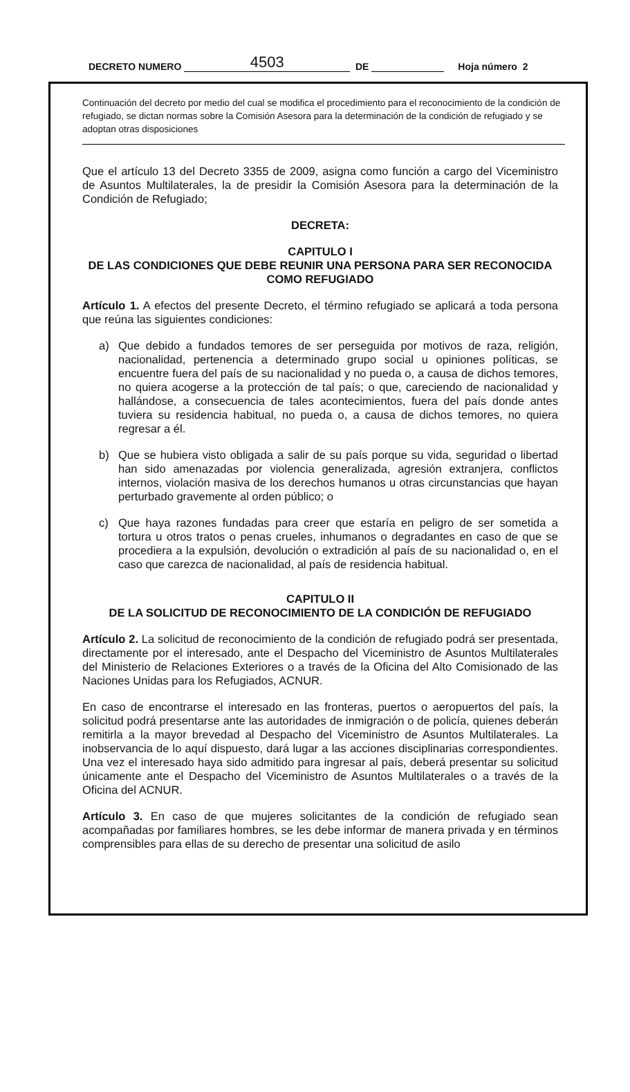DECRETO NUMERO 4503 DE Hoja número 2
Continuación del decreto por medio del cual se modifica el procedimiento para el reconocimiento de la condición de refugiado, se dictan normas sobre la Comisión Asesora para la determinación de la condición de refugiado y se adoptan otras disposiciones
Que el artículo 13 del Decreto 3355 de 2009, asigna como función a cargo del Viceministro de Asuntos Multilaterales, la de presidir la Comisión Asesora para la determinación de la Condición de Refugiado;
DECRETA:
CAPITULO I
DE LAS CONDICIONES QUE DEBE REUNIR UNA PERSONA PARA SER RECONOCIDA COMO REFUGIADO
Artículo 1. A efectos del presente Decreto, el término refugiado se aplicará a toda persona que reúna las siguientes condiciones:
a) Que debido a fundados temores de ser perseguida por motivos de raza, religión, nacionalidad, pertenencia a determinado grupo social u opiniones políticas, se encuentre fuera del país de su nacionalidad y no pueda o, a causa de dichos temores, no quiera acogerse a la protección de tal país; o que, careciendo de nacionalidad y hallándose, a consecuencia de tales acontecimientos, fuera del país donde antes tuviera su residencia habitual, no pueda o, a causa de dichos temores, no quiera regresar a él.
b) Que se hubiera visto obligada a salir de su país porque su vida, seguridad o libertad han sido amenazadas por violencia generalizada, agresión extranjera, conflictos internos, violación masiva de los derechos humanos u otras circunstancias que hayan perturbado gravemente al orden público; o
c) Que haya razones fundadas para creer que estaría en peligro de ser sometida a tortura u otros tratos o penas crueles, inhumanos o degradantes en caso de que se procediera a la expulsión, devolución o extradición al país de su nacionalidad o, en el caso que carezca de nacionalidad, al país de residencia habitual.
CAPITULO II
DE LA SOLICITUD DE RECONOCIMIENTO DE LA CONDICIÓN DE REFUGIADO
Artículo 2. La solicitud de reconocimiento de la condición de refugiado podrá ser presentada, directamente por el interesado, ante el Despacho del Viceministro de Asuntos Multilaterales del Ministerio de Relaciones Exteriores o a través de la Oficina del Alto Comisionado de las Naciones Unidas para los Refugiados, ACNUR.
En caso de encontrarse el interesado en las fronteras, puertos o aeropuertos del país, la solicitud podrá presentarse ante las autoridades de inmigración o de policía, quienes deberán remitirla a la mayor brevedad al Despacho del Viceministro de Asuntos Multilaterales. La inobservancia de lo aquí dispuesto, dará lugar a las acciones disciplinarias correspondientes. Una vez el interesado haya sido admitido para ingresar al país, deberá presentar su solicitud únicamente ante el Despacho del Viceministro de Asuntos Multilaterales o a través de la Oficina del ACNUR.
Artículo 3. En caso de que mujeres solicitantes de la condición de refugiado sean acompañadas por familiares hombres, se les debe informar de manera privada y en términos comprensibles para ellas de su derecho de presentar una solicitud de asilo